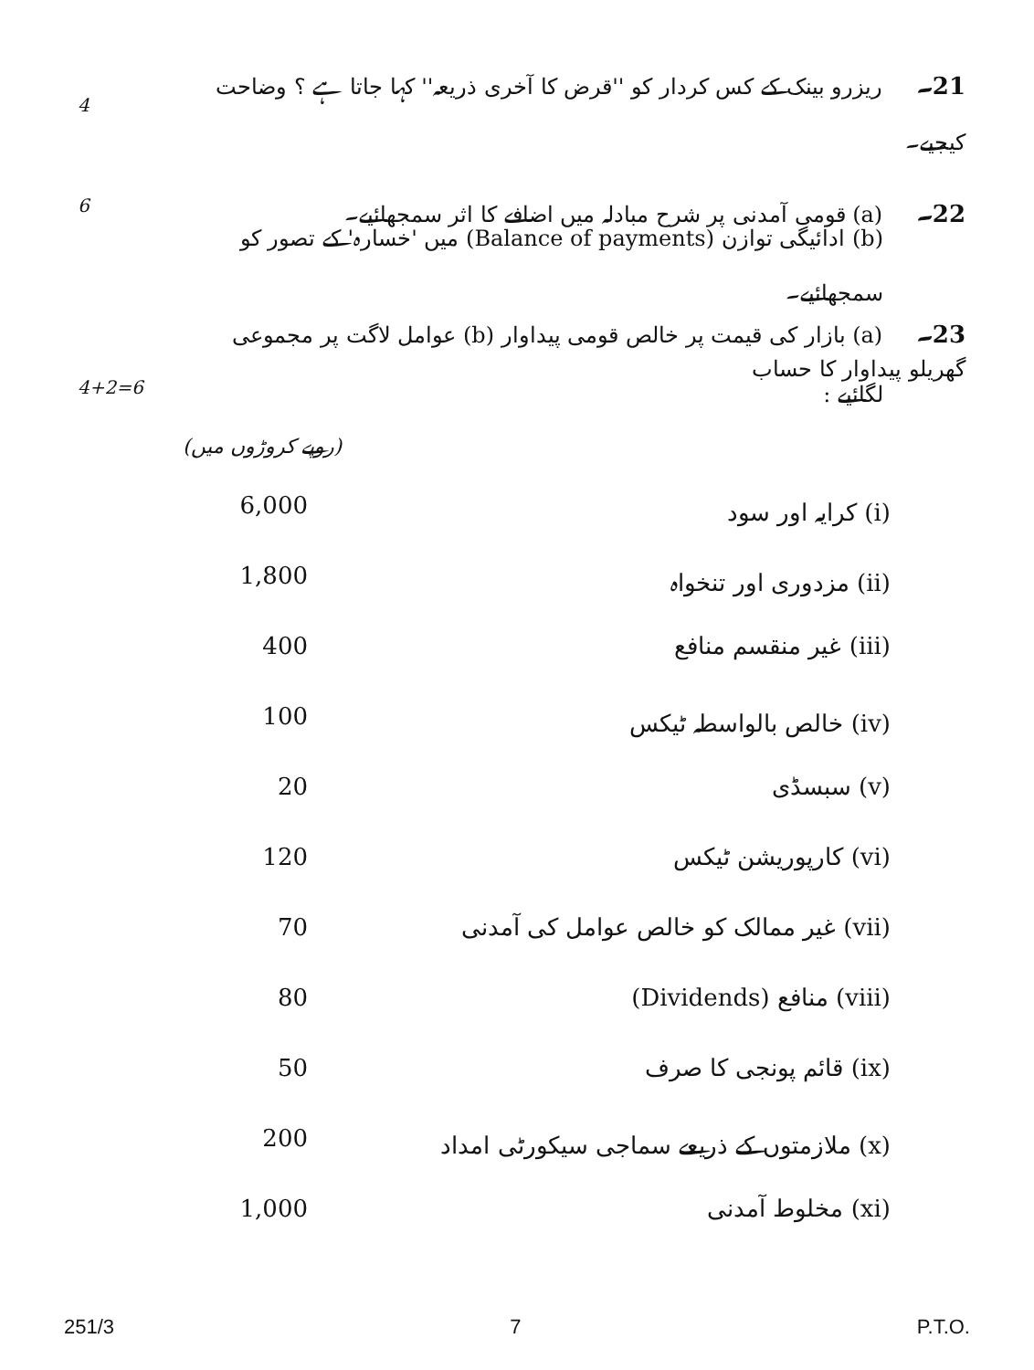4
21۔ ریزرو بینک کے کس کردار کو ''قرض کا آخری ذریعہ'' کہا جاتا ہے ؟ وضاحت کیجیے۔
6
22۔ (a) قومی آمدنی پر شرح مبادلہ میں اضافے کا اثر سمجھائیے۔
(b) ادائیگی توازن (Balance of payments) میں 'خسارہ' کے تصور کو سمجھائیے۔
23۔ (a) بازار کی قیمت پر خالص قومی پیداوار (b) عوامل لاگت پر مجموعی گھریلو پیداوار کا حساب
4+2=6
لگائیے :
(روپے کروڑوں میں)
| 6,000 | (i) کرایہ اور سود |
| 1,800 | (ii) مزدوری اور تنخواہ |
| 400 | (iii) غیر منقسم منافع |
| 100 | (iv) خالص بالواسطہ ٹیکس |
| 20 | (v) سبسڈی |
| 120 | (vi) کارپوریشن ٹیکس |
| 70 | (vii) غیر ممالک کو خالص عوامل کی آمدنی |
| 80 | (viii) منافع (Dividends) |
| 50 | (ix) قائم پونجی کا صرف |
| 200 | (x) ملازمتوں کے ذریعے سماجی سیکورٹی امداد |
| 1,000 | (xi) مخلوط آمدنی |
251/3 7 P.T.O.